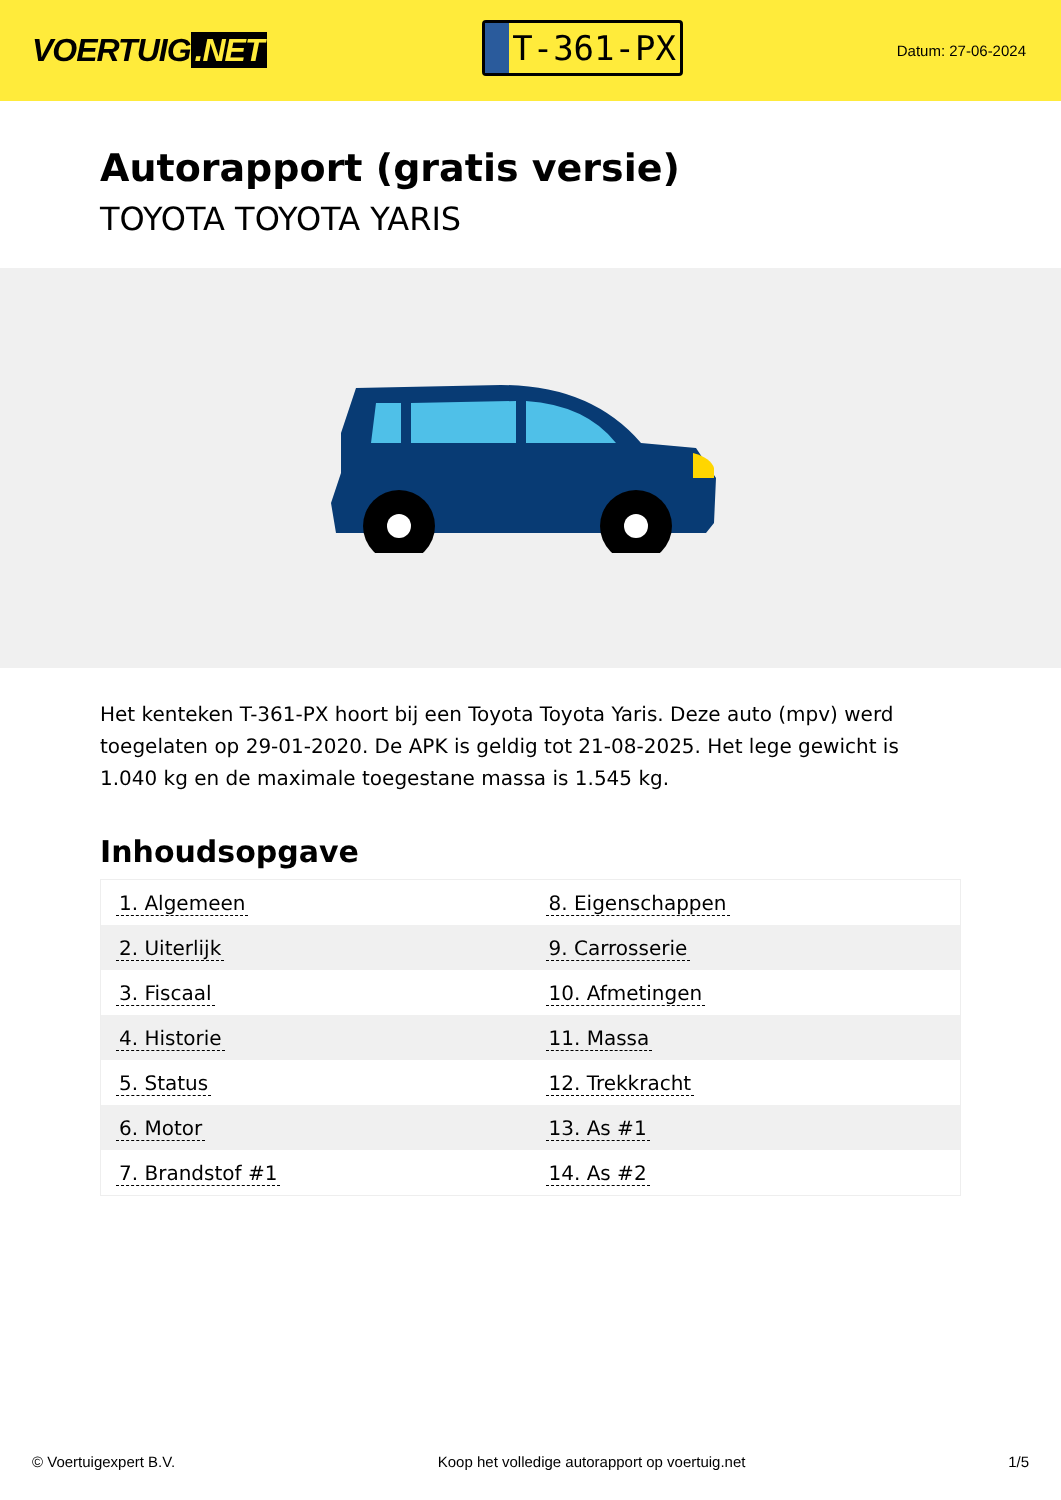VOERTUIG.NET
T-361-PX
Datum: 27-06-2024
Autorapport (gratis versie)
TOYOTA TOYOTA YARIS
Het kenteken T-361-PX hoort bij een Toyota Toyota Yaris. Deze auto (mpv) werd toegelaten op 29-01-2020. De APK is geldig tot 21-08-2025. Het lege gewicht is 1.040 kg en de maximale toegestane massa is 1.545 kg.
Inhoudsopgave
| 1. Algemeen | 8. Eigenschappen |
| 2. Uiterlijk | 9. Carrosserie |
| 3. Fiscaal | 10. Afmetingen |
| 4. Historie | 11. Massa |
| 5. Status | 12. Trekkracht |
| 6. Motor | 13. As #1 |
| 7. Brandstof #1 | 14. As #2 |
© Voertuigexpert B.V. Koop het volledige autorapport op voertuig.net
1/5